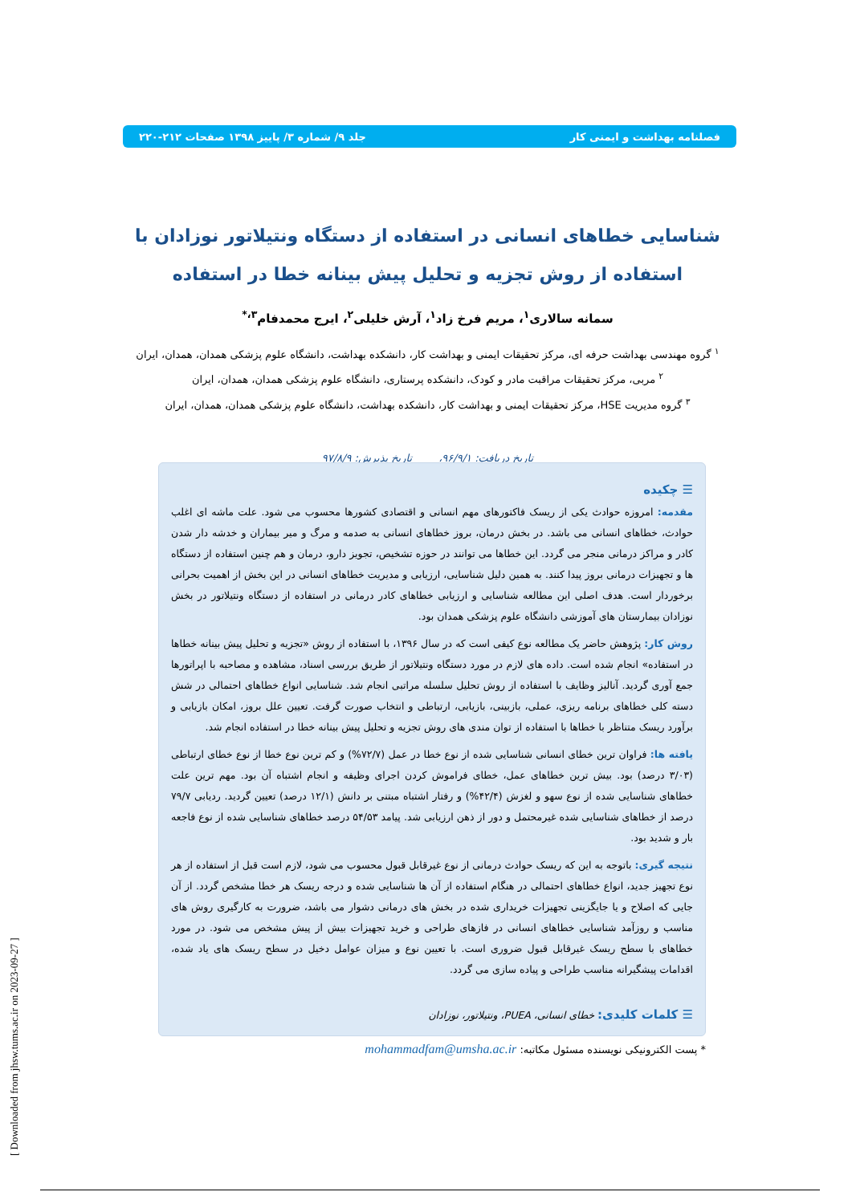فصلنامه بهداشت و ایمنی کار جلد ۹/ شماره ۳/ پاییز ۱۳۹۸ صفحات ۲۱۲-۲۲۰
شناسایی خطاهای انسانی در استفاده از دستگاه ونتیلاتور نوزادان با استفاده از روش تجزیه و تحلیل پیش بینانه خطا در استفاده
سمانه سالاری<sup>۱</sup>، مریم فرخ زاد<sup>۱</sup>، آرش خلیلی<sup>۲</sup>، ایرج محمدفام<sup>۳،*</sup>
<sup>۱</sup> گروه مهندسی بهداشت حرفه ای، مرکز تحقیقات ایمنی و بهداشت کار، دانشکده بهداشت، دانشگاه علوم پزشکی همدان، همدان، ایران
<sup>۲</sup> مربی، مرکز تحقیقات مراقبت مادر و کودک، دانشکده پرستاری، دانشگاه علوم پزشکی همدان، همدان، ایران
<sup>۳</sup> گروه مدیریت HSE، مرکز تحقیقات ایمنی و بهداشت کار، دانشکده بهداشت، دانشگاه علوم پزشکی همدان، همدان، ایران
تاریخ دریافت: ۹۶/۹/۱، تاریخ پذیرش: ۹۷/۸/۹
☰ چکیده
مقدمه: امروزه حوادث یکی از ریسک فاکتورهای مهم انسانی و اقتصادی کشورها محسوب می شود. علت ماشه ای اغلب حوادث، خطاهای انسانی می باشد. در بخش درمان، بروز خطاهای انسانی به صدمه و مرگ و میر بیماران و خدشه دار شدن کادر و مراکز درمانی منجر می گردد. این خطاها می توانند در حوزه تشخیص، تجویز دارو، درمان و هم چنین استفاده از دستگاه ها و تجهیزات درمانی بروز پیدا کنند. به همین دلیل شناسایی، ارزیابی و مدیریت خطاهای انسانی در این بخش از اهمیت بحرانی برخوردار است. هدف اصلی این مطالعه شناسایی و ارزیابی خطاهای کادر درمانی در استفاده از دستگاه ونتیلاتور در بخش نوزادان بیمارستان های آموزشی دانشگاه علوم پزشکی همدان بود.
روش کار: پژوهش حاضر یک مطالعه نوع کیفی است که در سال ۱۳۹۶، با استفاده از روش «تجزیه و تحلیل پیش بینانه خطاها در استفاده» انجام شده است. داده های لازم در مورد دستگاه ونتیلاتور از طریق بررسی اسناد، مشاهده و مصاحبه با اپراتورها جمع آوری گردید. آنالیز وظایف با استفاده از روش تحلیل سلسله مراتبی انجام شد. شناسایی انواع خطاهای احتمالی در شش دسته کلی خطاهای برنامه ریزی، عملی، بازبینی، بازیابی، ارتباطی و انتخاب صورت گرفت. تعیین علل بروز، امکان بازیابی و برآورد ریسک متناظر با خطاها با استفاده از توان مندی های روش تجزیه و تحلیل پیش بینانه خطا در استفاده انجام شد.
یافته ها: فراوان ترین خطای انسانی شناسایی شده از نوع خطا در عمل (۷۲/۷%) و کم ترین نوع خطا از نوع خطای ارتباطی (۳/۰۳ درصد) بود. بیش ترین خطاهای عمل، خطای فراموش کردن اجرای وظیفه و انجام اشتباه آن بود. مهم ترین علت خطاهای شناسایی شده از نوع سهو و لغزش (۴۲/۴%) و رفتار اشتباه مبتنی بر دانش (۱۲/۱ درصد) تعیین گردید. ردیابی ۷۹/۷ درصد از خطاهای شناسایی شده غیرمحتمل و دور از ذهن ارزیابی شد. پیامد ۵۴/۵۳ درصد خطاهای شناسایی شده از نوع فاجعه بار و شدید بود.
نتیجه گیری: باتوجه به این که ریسک حوادث درمانی از نوع غیرقابل قبول محسوب می شود، لازم است قبل از استفاده از هر نوع تجهیز جدید، انواع خطاهای احتمالی در هنگام استفاده از آن ها شناسایی شده و درجه ریسک هر خطا مشخص گردد. از آن جایی که اصلاح و یا جایگزینی تجهیزات خریداری شده در بخش های درمانی دشوار می باشد، ضرورت به کارگیری روش های مناسب و روزآمد شناسایی خطاهای انسانی در فازهای طراحی و خرید تجهیزات بیش از پیش مشخص می شود. در مورد خطاهای با سطح ریسک غیرقابل قبول ضروری است. با تعیین نوع و میزان عوامل دخیل در سطح ریسک های یاد شده، اقدامات پیشگیرانه مناسب طراحی و پیاده سازی می گردد.
☰ کلمات کلیدی: خطای انسانی، PUEA، ونتیلاتور، نوزادان
* پست الکترونیکی نویسنده مسئول مکاتبه: mohammadfam@umsha.ac.ir
[ Downloaded from jhsw.tums.ac.ir on 2023-09-27 ]